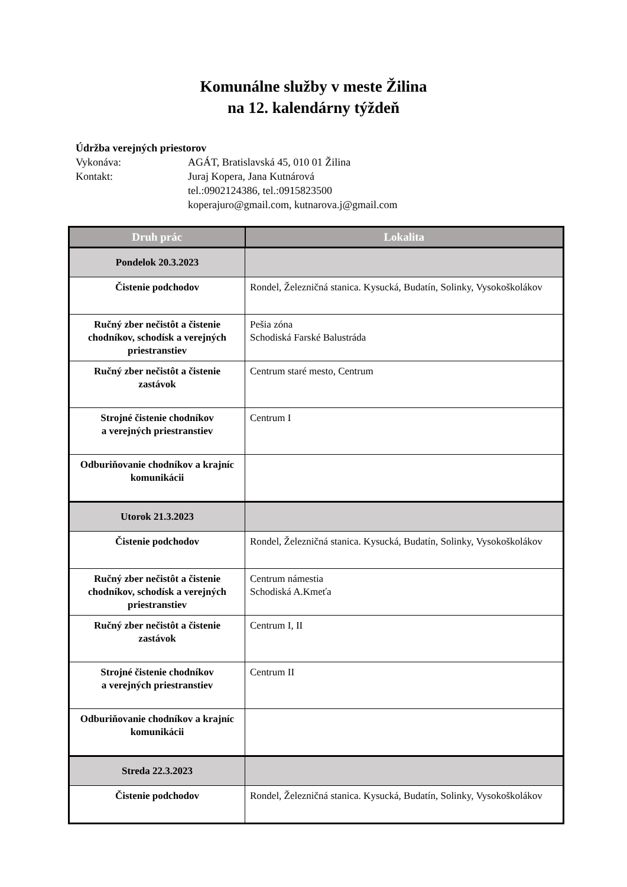Komunálne služby v meste Žilina
na 12. kalendárny týždeň
Údržba verejných priestorov
Vykonáva: AGÁT, Bratislavská 45, 010 01 Žilina
Kontakt: Juraj Kopera, Jana Kutnárová
tel.:0902124386, tel.:0915823500
koperajuro@gmail.com, kutnarova.j@gmail.com
| Druh prác | Lokalita |
| --- | --- |
| Pondelok 20.3.2023 | |
| Čistenie podchodov | Rondel, Železničná stanica. Kysucká, Budatín, Solinky, Vysokoškolákov |
| Ručný zber nečistôt a čistenie chodníkov, schodísk a verejných priestranstiev | Pešia zóna Schodiská Farské Balustráda |
| Ručný zber nečistôt a čistenie zastávok | Centrum staré mesto, Centrum |
| Strojné čistenie chodníkov a verejných priestranstiev | Centrum I |
| Odburiňovanie chodníkov a krajníc komunikácii | |
| Utorok 21.3.2023 | |
| Čistenie podchodov | Rondel, Železničná stanica. Kysucká, Budatín, Solinky, Vysokoškolákov |
| Ručný zber nečistôt a čistenie chodníkov, schodísk a verejných priestranstiev | Centrum námestia Schodiská A.Kmeťa |
| Ručný zber nečistôt a čistenie zastávok | Centrum I, II |
| Strojné čistenie chodníkov a verejných priestranstiev | Centrum II |
| Odburiňovanie chodníkov a krajníc komunikácii | |
| Streda 22.3.2023 | |
| Čistenie podchodov | Rondel, Železničná stanica. Kysucká, Budatín, Solinky, Vysokoškolákov |